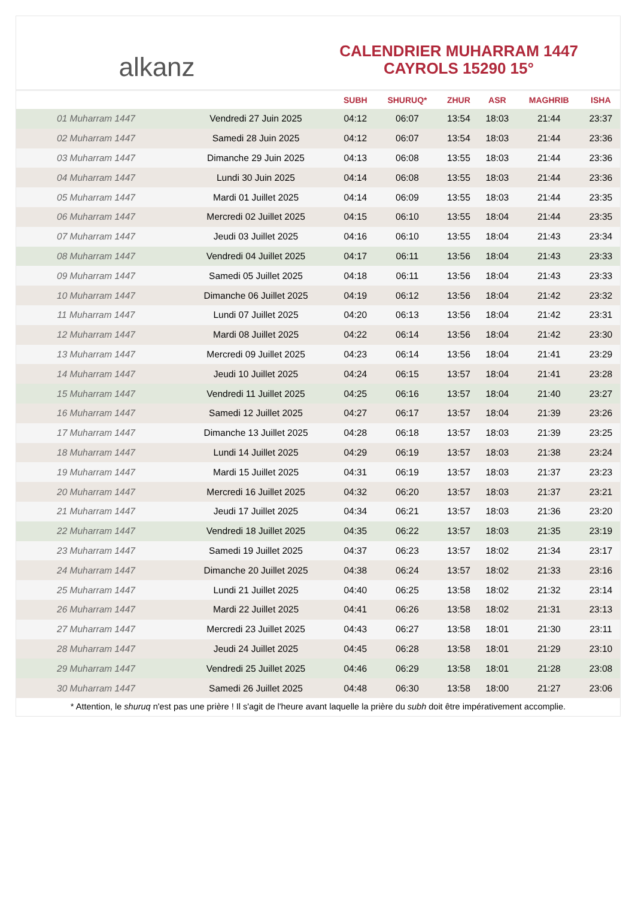alkanz
CALENDRIER MUHARRAM 1447
CAYROLS 15290 15°
| | | SUBH | SHURUQ* | ZHUR | ASR | MAGHRIB | ISHA |
| --- | --- | --- | --- | --- | --- | --- | --- |
| 01 Muharram 1447 | Vendredi 27 Juin 2025 | 04:12 | 06:07 | 13:54 | 18:03 | 21:44 | 23:37 |
| 02 Muharram 1447 | Samedi 28 Juin 2025 | 04:12 | 06:07 | 13:54 | 18:03 | 21:44 | 23:36 |
| 03 Muharram 1447 | Dimanche 29 Juin 2025 | 04:13 | 06:08 | 13:55 | 18:03 | 21:44 | 23:36 |
| 04 Muharram 1447 | Lundi 30 Juin 2025 | 04:14 | 06:08 | 13:55 | 18:03 | 21:44 | 23:36 |
| 05 Muharram 1447 | Mardi 01 Juillet 2025 | 04:14 | 06:09 | 13:55 | 18:03 | 21:44 | 23:35 |
| 06 Muharram 1447 | Mercredi 02 Juillet 2025 | 04:15 | 06:10 | 13:55 | 18:04 | 21:44 | 23:35 |
| 07 Muharram 1447 | Jeudi 03 Juillet 2025 | 04:16 | 06:10 | 13:55 | 18:04 | 21:43 | 23:34 |
| 08 Muharram 1447 | Vendredi 04 Juillet 2025 | 04:17 | 06:11 | 13:56 | 18:04 | 21:43 | 23:33 |
| 09 Muharram 1447 | Samedi 05 Juillet 2025 | 04:18 | 06:11 | 13:56 | 18:04 | 21:43 | 23:33 |
| 10 Muharram 1447 | Dimanche 06 Juillet 2025 | 04:19 | 06:12 | 13:56 | 18:04 | 21:42 | 23:32 |
| 11 Muharram 1447 | Lundi 07 Juillet 2025 | 04:20 | 06:13 | 13:56 | 18:04 | 21:42 | 23:31 |
| 12 Muharram 1447 | Mardi 08 Juillet 2025 | 04:22 | 06:14 | 13:56 | 18:04 | 21:42 | 23:30 |
| 13 Muharram 1447 | Mercredi 09 Juillet 2025 | 04:23 | 06:14 | 13:56 | 18:04 | 21:41 | 23:29 |
| 14 Muharram 1447 | Jeudi 10 Juillet 2025 | 04:24 | 06:15 | 13:57 | 18:04 | 21:41 | 23:28 |
| 15 Muharram 1447 | Vendredi 11 Juillet 2025 | 04:25 | 06:16 | 13:57 | 18:04 | 21:40 | 23:27 |
| 16 Muharram 1447 | Samedi 12 Juillet 2025 | 04:27 | 06:17 | 13:57 | 18:04 | 21:39 | 23:26 |
| 17 Muharram 1447 | Dimanche 13 Juillet 2025 | 04:28 | 06:18 | 13:57 | 18:03 | 21:39 | 23:25 |
| 18 Muharram 1447 | Lundi 14 Juillet 2025 | 04:29 | 06:19 | 13:57 | 18:03 | 21:38 | 23:24 |
| 19 Muharram 1447 | Mardi 15 Juillet 2025 | 04:31 | 06:19 | 13:57 | 18:03 | 21:37 | 23:23 |
| 20 Muharram 1447 | Mercredi 16 Juillet 2025 | 04:32 | 06:20 | 13:57 | 18:03 | 21:37 | 23:21 |
| 21 Muharram 1447 | Jeudi 17 Juillet 2025 | 04:34 | 06:21 | 13:57 | 18:03 | 21:36 | 23:20 |
| 22 Muharram 1447 | Vendredi 18 Juillet 2025 | 04:35 | 06:22 | 13:57 | 18:03 | 21:35 | 23:19 |
| 23 Muharram 1447 | Samedi 19 Juillet 2025 | 04:37 | 06:23 | 13:57 | 18:02 | 21:34 | 23:17 |
| 24 Muharram 1447 | Dimanche 20 Juillet 2025 | 04:38 | 06:24 | 13:57 | 18:02 | 21:33 | 23:16 |
| 25 Muharram 1447 | Lundi 21 Juillet 2025 | 04:40 | 06:25 | 13:58 | 18:02 | 21:32 | 23:14 |
| 26 Muharram 1447 | Mardi 22 Juillet 2025 | 04:41 | 06:26 | 13:58 | 18:02 | 21:31 | 23:13 |
| 27 Muharram 1447 | Mercredi 23 Juillet 2025 | 04:43 | 06:27 | 13:58 | 18:01 | 21:30 | 23:11 |
| 28 Muharram 1447 | Jeudi 24 Juillet 2025 | 04:45 | 06:28 | 13:58 | 18:01 | 21:29 | 23:10 |
| 29 Muharram 1447 | Vendredi 25 Juillet 2025 | 04:46 | 06:29 | 13:58 | 18:01 | 21:28 | 23:08 |
| 30 Muharram 1447 | Samedi 26 Juillet 2025 | 04:48 | 06:30 | 13:58 | 18:00 | 21:27 | 23:06 |
* Attention, le shuruq n'est pas une prière ! Il s'agit de l'heure avant laquelle la prière du subh doit être impérativement accomplie.